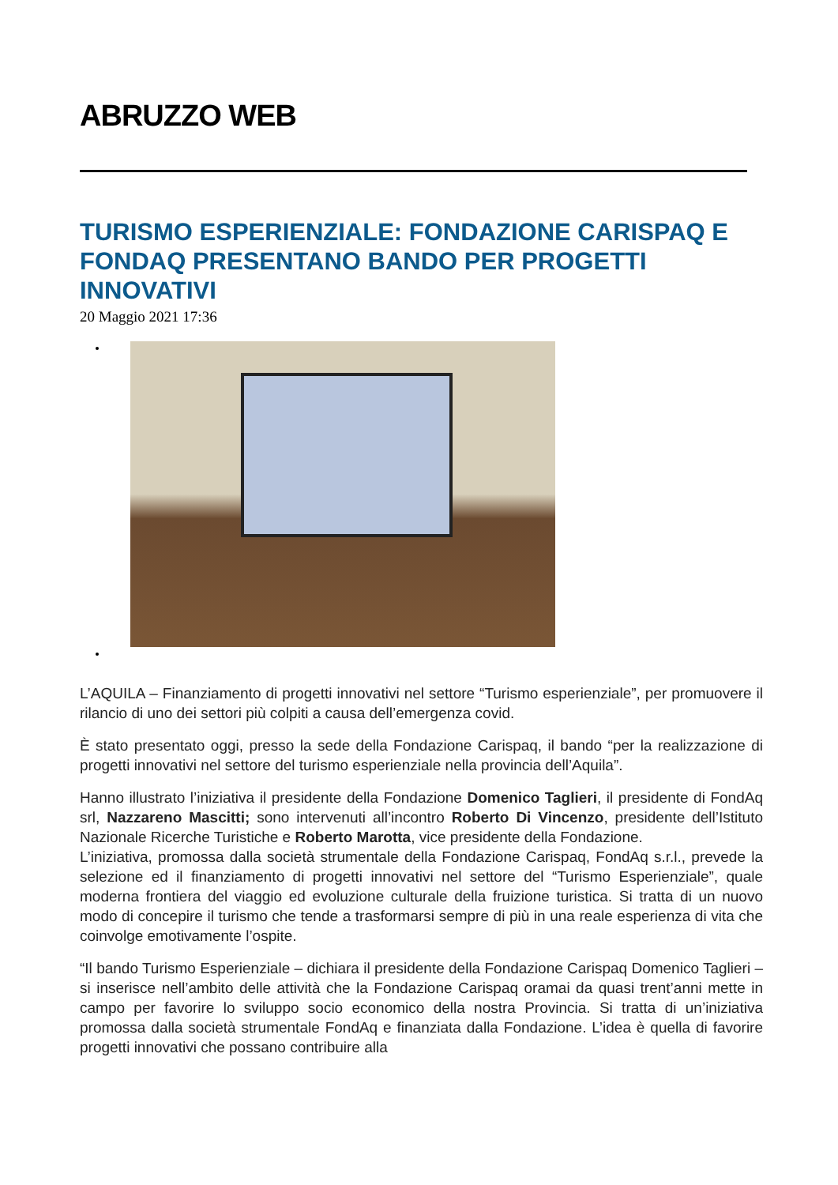ABRUZZO WEB
TURISMO ESPERIENZIALE: FONDAZIONE CARISPAQ E FONDAQ PRESENTANO BANDO PER PROGETTI INNOVATIVI
20 Maggio 2021 17:36
L’AQUILA – Finanziamento di progetti innovativi nel settore “Turismo esperienziale”, per promuovere il rilancio di uno dei settori più colpiti a causa dell’emergenza covid.
È stato presentato oggi, presso la sede della Fondazione Carispaq, il bando “per la realizzazione di progetti innovativi nel settore del turismo esperienziale nella provincia dell’Aquila”.
Hanno illustrato l’iniziativa il presidente della Fondazione Domenico Taglieri, il presidente di FondAq srl, Nazzareno Mascitti; sono intervenuti all’incontro Roberto Di Vincenzo, presidente dell’Istituto Nazionale Ricerche Turistiche e Roberto Marotta, vice presidente della Fondazione.
L’iniziativa, promossa dalla società strumentale della Fondazione Carispaq, FondAq s.r.l., prevede la selezione ed il finanziamento di progetti innovativi nel settore del “Turismo Esperienziale”, quale moderna frontiera del viaggio ed evoluzione culturale della fruizione turistica. Si tratta di un nuovo modo di concepire il turismo che tende a trasformarsi sempre di più in una reale esperienza di vita che coinvolge emotivamente l’ospite.
“Il bando Turismo Esperienziale – dichiara il presidente della Fondazione Carispaq Domenico Taglieri – si inserisce nell’ambito delle attività che la Fondazione Carispaq oramai da quasi trent’anni mette in campo per favorire lo sviluppo socio economico della nostra Provincia. Si tratta di un’iniziativa promossa dalla società strumentale FondAq e finanziata dalla Fondazione. L’idea è quella di favorire progetti innovativi che possano contribuire alla